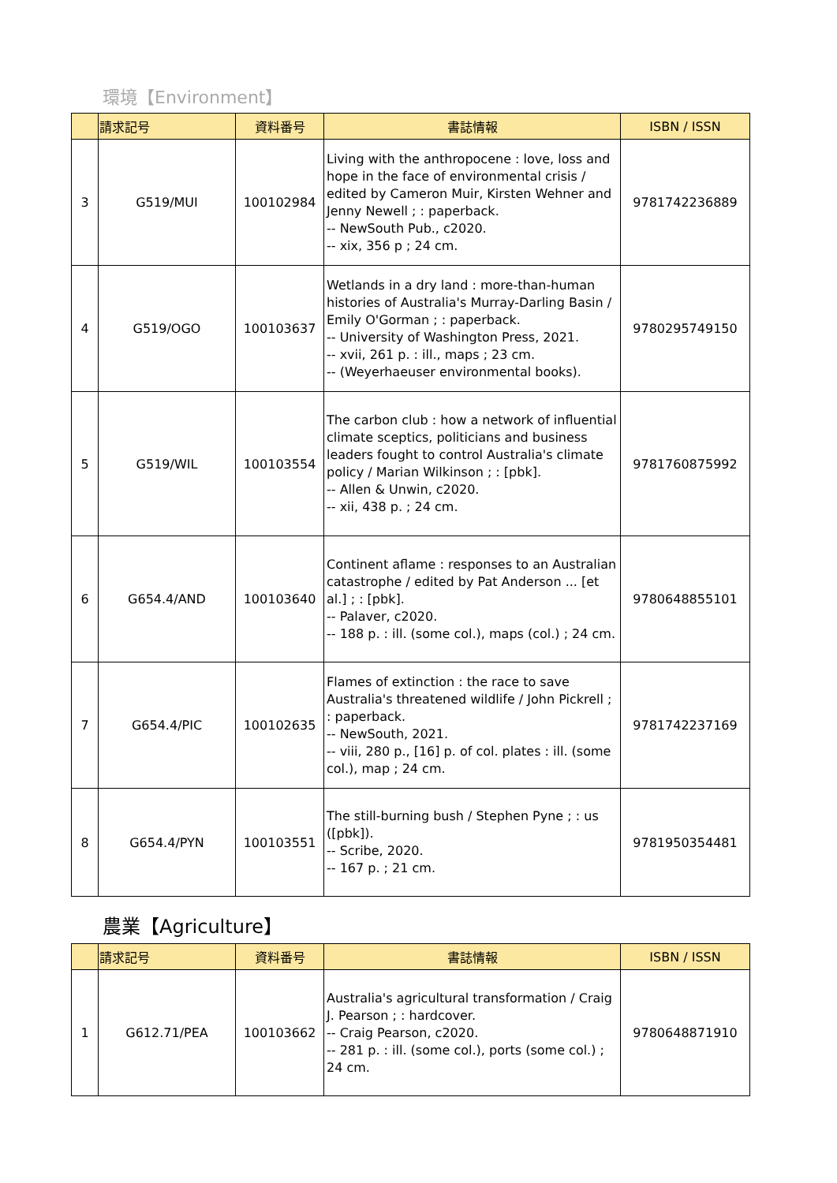環境【Environment】
| | 請求記号 | 資料番号 | 書誌情報 | ISBN / ISSN |
| --- | --- | --- | --- | --- |
| 3 | G519/MUI | 100102984 | Living with the anthropocene : love, loss and hope in the face of environmental crisis / edited by Cameron Muir, Kirsten Wehner and Jenny Newell ; : paperback. -- NewSouth Pub., c2020. -- xix, 356 p ; 24 cm. | 9781742236889 |
| 4 | G519/OGO | 100103637 | Wetlands in a dry land : more-than-human histories of Australia's Murray-Darling Basin / Emily O'Gorman ; : paperback. -- University of Washington Press, 2021. -- xvii, 261 p. : ill., maps ; 23 cm. -- (Weyerhaeuser environmental books). | 9780295749150 |
| 5 | G519/WIL | 100103554 | The carbon club : how a network of influential climate sceptics, politicians and business leaders fought to control Australia's climate policy / Marian Wilkinson ; : [pbk]. -- Allen & Unwin, c2020. -- xii, 438 p. ; 24 cm. | 9781760875992 |
| 6 | G654.4/AND | 100103640 | Continent aflame : responses to an Australian catastrophe / edited by Pat Anderson ... [et al.] ; : [pbk]. -- Palaver, c2020. -- 188 p. : ill. (some col.), maps (col.) ; 24 cm. | 9780648855101 |
| 7 | G654.4/PIC | 100102635 | Flames of extinction : the race to save Australia's threatened wildlife / John Pickrell ; : paperback. -- NewSouth, 2021. -- viii, 280 p., [16] p. of col. plates : ill. (some col.), map ; 24 cm. | 9781742237169 |
| 8 | G654.4/PYN | 100103551 | The still-burning bush / Stephen Pyne ; : us ([pbk]). -- Scribe, 2020. -- 167 p. ; 21 cm. | 9781950354481 |
農業【Agriculture】
| | 請求記号 | 資料番号 | 書誌情報 | ISBN / ISSN |
| --- | --- | --- | --- | --- |
| 1 | G612.71/PEA | 100103662 | Australia's agricultural transformation / Craig J. Pearson ; : hardcover. -- Craig Pearson, c2020. -- 281 p. : ill. (some col.), ports (some col.) ; 24 cm. | 9780648871910 |